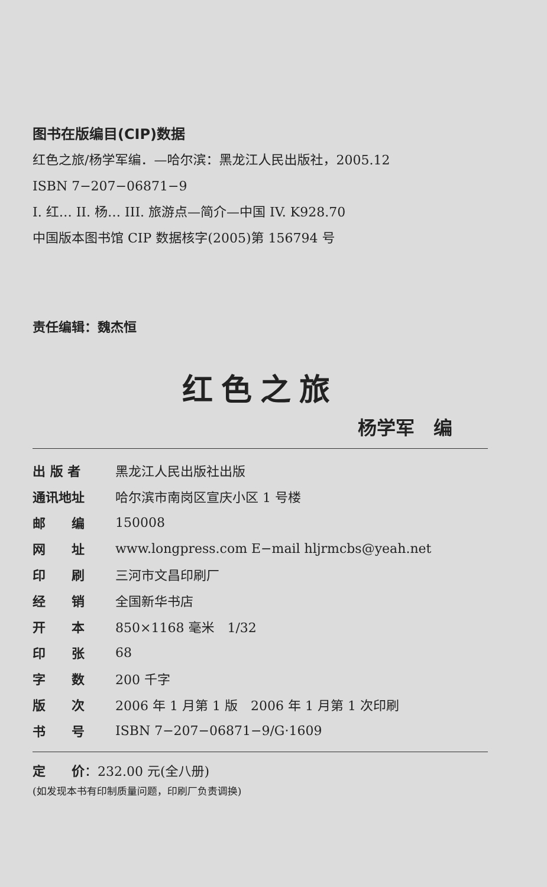图书在版编目(CIP)数据
红色之旅/杨学军编．—哈尔滨：黑龙江人民出版社，2005.12
ISBN 7−207−06871−9
I. 红… II. 杨… III. 旅游点—简介—中国 IV. K928.70
中国版本图书馆 CIP 数据核字(2005)第 156794 号
责任编辑：魏杰恒
红色之旅
杨学军　编
| 出 版 者 | 黑龙江人民出版社出版 |
| 通讯地址 | 哈尔滨市南岗区宣庆小区 1 号楼 |
| 邮 编 | 150008 |
| 网 址 | www.longpress.com E−mail hljrmcbs@yeah.net |
| 印 刷 | 三河市文昌印刷厂 |
| 经 销 | 全国新华书店 |
| 开 本 | 850×1168 毫米 1/32 |
| 印 张 | 68 |
| 字 数 | 200 千字 |
| 版 次 | 2006 年 1 月第 1 版 2006 年 1 月第 1 次印刷 |
| 书 号 | ISBN 7−207−06871−9/G·1609 |
定　　价：232.00 元(全八册)
(如发现本书有印制质量问题，印刷厂负责调换)